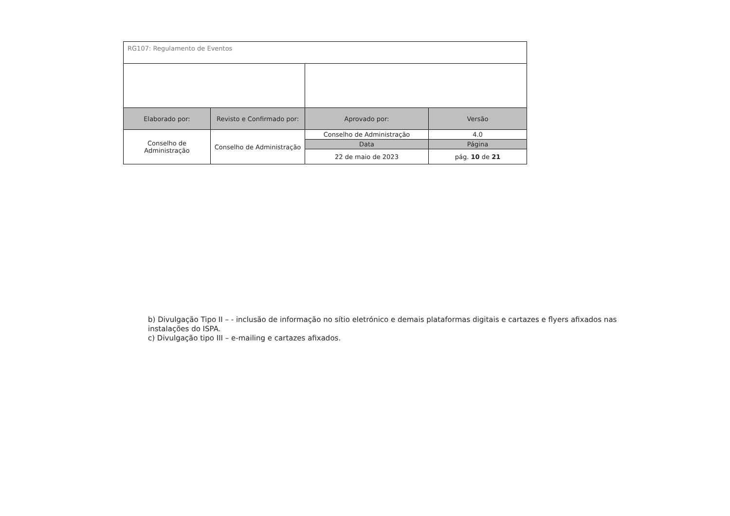| RG107: Regulamento de Eventos | | | |
| Elaborado por: | Revisto e Confirmado por: | Aprovado por: | Versão |
| Conselho de Administração | Conselho de Administração | Conselho de Administração | 4.0 |
| | | Data | Página |
| | | 22 de maio de 2023 | pág. 10 de 21 |
b) Divulgação Tipo II – - inclusão de informação no sítio eletrónico e demais plataformas digitais e cartazes e flyers afixados nas instalações do ISPA.
c) Divulgação tipo III – e-mailing e cartazes afixados.